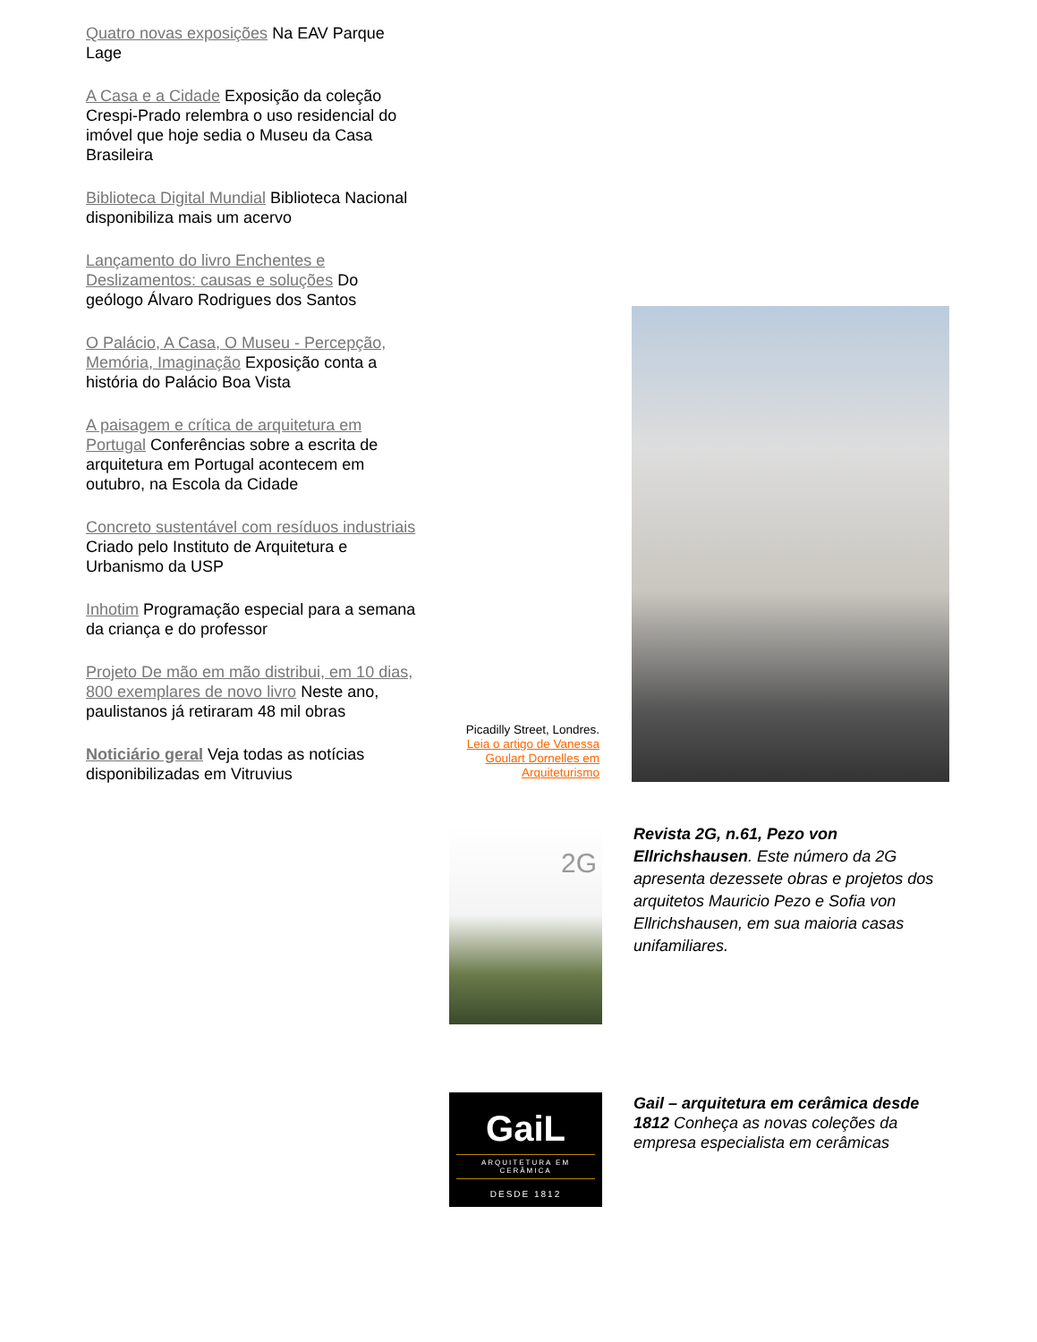Quatro novas exposições Na EAV Parque Lage
A Casa e a Cidade Exposição da coleção Crespi-Prado relembra o uso residencial do imóvel que hoje sedia o Museu da Casa Brasileira
Biblioteca Digital Mundial Biblioteca Nacional disponibiliza mais um acervo
Lançamento do livro Enchentes e Deslizamentos: causas e soluções Do geólogo Álvaro Rodrigues dos Santos
O Palácio, A Casa, O Museu - Percepção, Memória, Imaginação Exposição conta a história do Palácio Boa Vista
A paisagem e crítica de arquitetura em Portugal Conferências sobre a escrita de arquitetura em Portugal acontecem em outubro, na Escola da Cidade
Concreto sustentável com resíduos industriais Criado pelo Instituto de Arquitetura e Urbanismo da USP
Inhotim Programação especial para a semana da criança e do professor
Projeto De mão em mão distribui, em 10 dias, 800 exemplares de novo livro Neste ano, paulistanos já retiraram 48 mil obras
Noticiário geral Veja todas as notícias disponibilizadas em Vitruvius
Picadilly Street, Londres.
Leia o artigo de Vanessa Goulart Dornelles em Arquiteturismo
2G
Revista 2G, n.61, Pezo von Ellrichshausen. Este número da 2G apresenta dezessete obras e projetos dos arquitetos Mauricio Pezo e Sofia von Ellrichshausen, em sua maioria casas unifamiliares.
GaiL
ARQUITETURA EM CERÂMICA
DESDE 1812
Gail – arquitetura em cerâmica desde 1812 Conheça as novas coleções da empresa especialista em cerâmicas